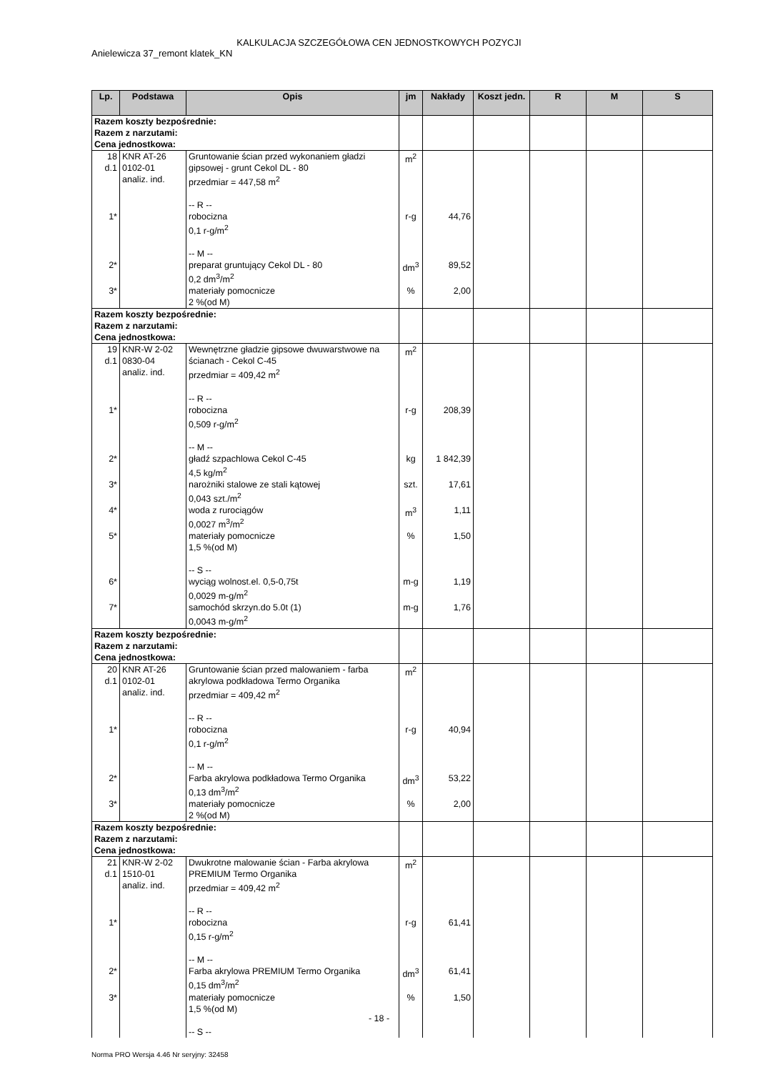KALKULACJA SZCZEGÓŁOWA CEN JEDNOSTKOWYCH POZYCJI
Anielewicza 37_remont klatek_KN
| Lp. | Podstawa | Opis | jm | Nakłady | Koszt jedn. | R | M | S |
| --- | --- | --- | --- | --- | --- | --- | --- | --- |
| Razem koszty bezpośrednie: Razem z narzutami: Cena jednostkowa: | | | | | | | | |
| 18 d.1 | KNR AT-26 0102-01 analiz. ind. | Gruntowanie ścian przed wykonaniem gładzi gipsowej - grunt Cekol DL - 80 przedmiar = 447,58 m<sup>2</sup> -- R -- | m<sup>2</sup> | | | | | |
| 1* | | robocizna 0,1 r-g/m<sup>2</sup> -- M -- | r-g | 44,76 | | | | |
| 2* | | preparat gruntujący Cekol DL - 80 0,2 dm<sup>3</sup>/m<sup>2</sup> | dm<sup>3</sup> | 89,52 | | | | |
| 3* | | materiały pomocnicze 2 %(od M) | % | 2,00 | | | | |
| Razem koszty bezpośrednie: Razem z narzutami: Cena jednostkowa: | | | | | | | | |
| 19 d.1 | KNR-W 2-02 0830-04 analiz. ind. | Wewnętrzne gładzie gipsowe dwuwarstwowe na ścianach - Cekol C-45 przedmiar = 409,42 m<sup>2</sup> -- R -- | m<sup>2</sup> | | | | | |
| 1* | | robocizna 0,509 r-g/m<sup>2</sup> -- M -- | r-g | 208,39 | | | | |
| 2* | | gładź szpachlowa Cekol C-45 4,5 kg/m<sup>2</sup> | kg | 1 842,39 | | | | |
| 3* | | narożniki stalowe ze stali kątowej 0,043 szt./m<sup>2</sup> | szt. | 17,61 | | | | |
| 4* | | woda z rurociągów 0,0027 m<sup>3</sup>/m<sup>2</sup> | m<sup>3</sup> | 1,11 | | | | |
| 5* | | materiały pomocnicze 1,5 %(od M) -- S -- | % | 1,50 | | | | |
| 6* | | wyciąg wolnost.el. 0,5-0,75t 0,0029 m-g/m<sup>2</sup> | m-g | 1,19 | | | | |
| 7* | | samochód skrzyn.do 5.0t (1) 0,0043 m-g/m<sup>2</sup> | m-g | 1,76 | | | | |
| Razem koszty bezpośrednie: Razem z narzutami: Cena jednostkowa: | | | | | | | | |
| 20 d.1 | KNR AT-26 0102-01 analiz. ind. | Gruntowanie ścian przed malowaniem - farba akrylowa podkładowa Termo Organika przedmiar = 409,42 m<sup>2</sup> -- R -- | m<sup>2</sup> | | | | | |
| 1* | | robocizna 0,1 r-g/m<sup>2</sup> -- M -- | r-g | 40,94 | | | | |
| 2* | | Farba akrylowa podkładowa Termo Organika 0,13 dm<sup>3</sup>/m<sup>2</sup> | dm<sup>3</sup> | 53,22 | | | | |
| 3* | | materiały pomocnicze 2 %(od M) | % | 2,00 | | | | |
| Razem koszty bezpośrednie: Razem z narzutami: Cena jednostkowa: | | | | | | | | |
| 21 d.1 | KNR-W 2-02 1510-01 analiz. ind. | Dwukrotne malowanie ścian - Farba akrylowa PREMIUM Termo Organika przedmiar = 409,42 m<sup>2</sup> -- R -- | m<sup>2</sup> | | | | | |
| 1* | | robocizna 0,15 r-g/m<sup>2</sup> -- M -- | r-g | 61,41 | | | | |
| 2* | | Farba akrylowa PREMIUM Termo Organika 0,15 dm<sup>3</sup>/m<sup>2</sup> | dm<sup>3</sup> | 61,41 | | | | |
| 3* | | materiały pomocnicze 1,5 %(od M) -- S -- | % | 1,50 | | | | |
- 18 -
Norma PRO Wersja 4.46 Nr seryjny: 32458